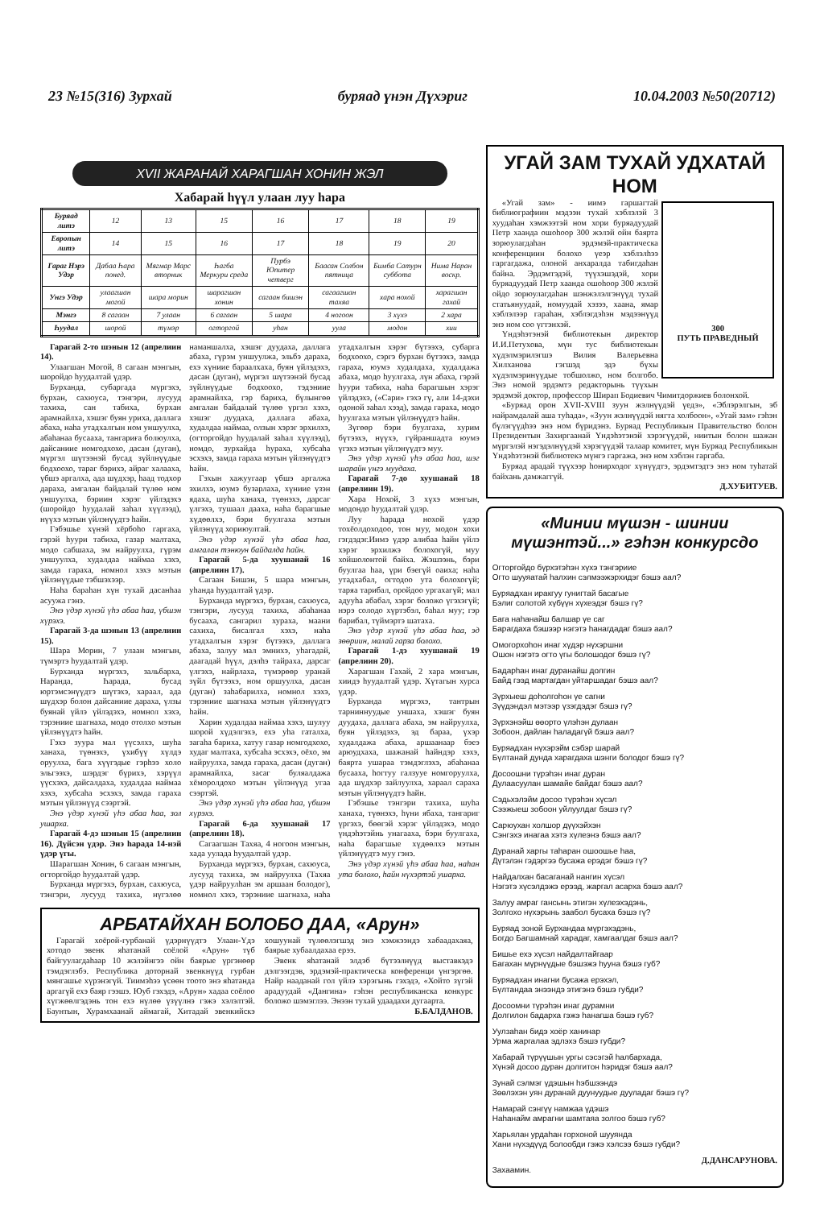23 №15(316) Зурхай буряад үнэн Дүхэриг 10.04.2003 №50(20712)
XVII ЖАРАНАЙ ХАРАГШАН ХОНИН ЖЭЛ
Хабарай һүүл улаан луу һара
| Буряад литэ | 12 | 13 | 15 | 16 | 17 | 18 | 19 |
| Европын литэ | 14 | 15 | 16 | 17 | 18 | 19 | 20 |
| Гараг Нэрэ Удэр | Дабаа Һара понед. | Мягмар Марс вторник | Һагба Меркури среда | Пурбэ Юпитер четверг | Баасан Солбон пятница | Бимба Сатурн суббота | Нима Наран воскр. |
| Унгэ Удэр | улаагшан могой | шара морин | шарагшан хонин | сагаан бишэн | сагаагшан тахяа | хара нохой | харагшан гахай |
| Мэнгэ | 8 сагаан | 7 улаан | 6 сагаан | 5 шара | 4 ногоон | 3 хүхэ | 2 хара |
| Һуудал | шорой | түмэр | огторгой | уһан | уула | модон | хии |
Гарагай 2-то шэнын 12 (апрелиин 14).
Улаагшан Могой, 8 сагаан мэнгын, шоройдо һуудалтай үдэр.
Бурханда, субаргада мүргэхэ, бурхан, сахюуса, тэнгэри, лусууд тахиха, сан табиха, бурхан арамнайлха, хэшэг буян уриха, даллага абаха, наһа утадхалгын ном уншуулха, абаһанаа бусааха, тангариға болюулха, дайсаниие номгодхохо, дасан (дуган), мүргэл шүтээнэй бусад зүйлнүүдые бодхоохо, тараг бэрихэ, айраг халаахa, үбшэ аргалха, ада шүдхэр, һаад тодхор дараха, амгалан байдалай түлөө ном уншуулха, бэриин хэрэг үйлэдэхэ (шоройдо һуудалай заһал хүүлээд), нүүхэ мэтын үйлэнүүдтэ һайн.
Гэбэшье хүнэй хёрбоһо гаргаха, гэрэй һуури табиха, газар малтаха, модо сабшаха, эм найруулха, гүрэм уншуулха, худалдаа наймаа хэхэ, замда гараха, номнол хэхэ мэтын үйлэнүүдые тэбшэхээр.
Наһа бараһан хүн тухай дасанһаа асуужа гэнэ.
Энэ үдэр хүнэй үhэ абаа һаа, үбшэн хүрэхэ.
Гарагай 3-да шэнын 13 (апрелиин 15).
Шара Морин, 7 улаан мэнгын, түмэртэ һуудалтай үдэр.
Бурханда мүргэхэ, зальбарха, Наранда, Һарада, бусад юртэмсэнүүдтэ шүтэхэ, хараал, ада шүдхэр болон дайсаниие дараха, үлзы буянай үйлэ үйлэдэхэ, номнол хэхэ, тэрэниие шагнаха, модо отолхо мэтын үйлэнүүдтэ һайн.
Гэхэ зуура мал үүсэлхэ, шуһа ханаха, түөнэхэ, үхибүү хүлдэ оруулха, бага хүүгэдые гэрһээ холо эльгээхэ, шэрдэг бүрихэ, хэрүүл үүсхэхэ, дайсалдаха, худалдаа наймаа хэхэ, хубсаһа эсхэхэ, замда гараха мэтын үйлэнүүд сээртэй.
Энэ үдэр хүнэй үhэ абаа һаа, зол ушарха.
Гарагай 4-дэ шэнын 15 (апрелиин 16). Дүйсэн үдэр. Энэ һарада 14-нэй үдэр үгы.
Шарагшан Хонин, 6 сагаан мэнгын, огторгойдо һуудалтай үдэр.
Бурханда мүргэхэ, бурхан, сахюуса, тэнгэри, лусууд тахиха, нүгэлөө наманшалха, хэшэг дуудаха, даллага абаха, гүрэм уншуулжа, эльбэ дараха, ехэ хүниие бараалхаха, буян үйлэдэхэ, дасан (дуган), мүргэл шүтээнэй бусад зүйлнүүдые бодхоохо, тэдэниие арамнайлха, гэр бариха, бүлынгөө амгалан байдалай түлөө үргэл хэхэ, хэшэг дуудаха, даллага абаха, худалдаа наймаа, олзын хэрэг эрхилхэ, (огторгойдо һуудалай заһал хүүлээд), номдо, зурхайда һураха, хубсаһа эсхэхэ, замда гараха мэтын үйлэнүүдтэ һайн.
Гэхын хажуугаар үбшэ аргалжа эхилхэ, юумэ бузарлаха, хүниие үзэн ядаха, шуһа ханаха, түөнэхэ, дарсаг үлгэхэ, тушаал дааха, наһа барагшые хүдөөлхэ, бэри буулгаха мэтын үйлэнүүд хориюултай.
Энэ үдэр хүнэй үhэ абаа һаа, амгалан тэнюун байдалда һайн.
Гарагай 5-да хуушанай 16 (апрелиин 17).
Сагаан Бишэн, 5 шара мэнгын, уһанда һуудалтай үдэр.
Бурханда мүргэхэ, бурхан, сахюуса, тэнгэри, лусууд тахиха, абаһанаа бусааха, сангарил хураха, маани сахиха, бисалгал хэхэ, наһа утадхалгын хэрэг бүтээхэ, даллага абаха, залуу мал эмнихэ, уһагадай, даагадай һүүл, дэлһэ тайраха, дарсаг үлгэхэ, найрлаха, түмэрөөр уранай зүйл бүтээхэ, ном оршуулха, дасан (дуган) заһабарилха, номнол хэхэ, тэрэниие шагнаха мэтын үйлэнүүдтэ һайн.
Харин худалдаа наймаа хэхэ, шулуу шорой хүдэлгэхэ, ехэ уһа гаталха, загаһа бариха, хатуу газар номгодхохо, худаг малтаха, хубсаһа эсхэхэ, оёхо, эм найруулха, замда гараха, дасан (дуган) арамнайлха, засаг буляалдажа хёморолдохо мэтын үйлэнүүд угаа сээртэй.
Энэ үдэр хүнэй үhэ абаа һаа, үбшэн хүрэхэ.
Гарагай 6-да хуушанай 17 (апрелиин 18).
Сагаагшан Тахяа, 4 ногоон мэнгын, хада уулада һуудалтай үдэр.
Бурханда мүргэхэ, бурхан, сахюуса, лусууд тахиха, эм найруулха (Тахяа үдэр найруулһан эм аршаан болодог), номнол хэхэ, тэрэниие шагнаха, наһа утадхалгын хэрэг бүтээхэ, субарга бодхоохо, сэргэ бурхан бүтээхэ, замда гараха, юумэ худалдаха, худалдажа абаха, модо һуулгаха, лүн абаха, гэрэй һуури табиха, наһа барагшын хэрэг үйлэдэхэ, («Сари» гэхэ гү, али 14-дэхи одоной заһал хээд), замда гараха, модо һуулгаха мэтын үйлэнүүдтэ һайн.
Зүгөөр бэри буулгаха, хурим бүтээхэ, нүүхэ, гүйраншадта юумэ үгэхэ мэтын үйлэнүүдтэ муу.
Энэ үдэр хүнэй үhэ абаа һаа, шэг шарайн үнгэ муудаха.
Гарагай 7-до хуушанай 18 (апрелиин 19).
Хара Нохой, 3 хүхэ мэнгын, модондо һуудалтай үдэр.
Луу һарада нохой үдэр тохёолдоходоо, тон муу, модон хохи гэгдэдэг.Иимэ үдэр алибаа һайн үйлэ хэрэг эрхилжэ болохогүй, муу хойшолонтой байха. Жэшээнь, бэри буулгаа һаа, үри бэегүй оаиха; наһа утадхабал, огтодоо ута болохогүй; таряа тарибал, оройдоо ургахагүй; мал адууһа абабал, хэрэг боложо үгэхэгүй; нэрэ солодо хүртэбэл, баһал муу; гэр барибал, түймэртэ шатаха.
Энэ үдэр хүнэй үhэ абаа һаа, эд зөөриин, малай гарза болохо.
Гарагай 1-дэ хуушанай 19 (апрелиин 20).
Харагшан Гахай, 2 хара мэнгын, хиидэ һуудалтай үдэр. Хүтагын хурса үдэр.
Бурханда мүргэхэ, тантрын тарниннуудые уншаха, хэшэг буян дуудаха, даллага абаха, эм найруулха, буян үйлэдэхэ, эд бараа, үхэр худалдажа абаха, аршаанаар бэеэ арюудхаха, шажанай һайндэр хэхэ, баярта ушараа тэмдэглэхэ, абаһанаа бусааха, һогтуу галзууе номгоруулха, ада шүдхэр зайлуулха, хараал сараха мэтын үйлэнүүдтэ һайн.
Гэбэшье тэнгэри тахиха, шуһа ханаха, түөнэхэ, һүни ябаха, тангариг үргэхэ, бөөгэй хэрэг үйлэдэхэ, модо үндэһэтэйнь унагааха, бэри буулгаха, наһа барагшые хүдөөлхэ мэтын үйлэнүүдтэ муу гэнэ.
Энэ үдэр хүнэй үhэ абаа һаа, наһан ута болохо, һайн нүхэртэй ушарха.
АРБАТАЙХАН БОЛОБО ДАА, «Арун»
Гарагай хоёрой-гурбанай үдэрнүүдтэ Улаан-Үдэ хотодо эвенк яһатанай соёлой «Арун» түб байгуулагдаһаар 10 жэлэйнгээ ойн баярые үргэнөөр тэмдэглэбэ. Республика доторнай эвенкнүүд гурбан мянгашье хүрэнэгүй. Тиимэһээ үсөөн тоото энэ яһатанда аргагүй ехэ баяр гээшэ. Юуб гэхэдэ, «Арун» хадаа соёлоо хүгжөөлгэдэнь тон ехэ нүлөө үзүүлнэ гэжэ хэлэлтэй. Баунтын, Хурамхаанай аймагай, Хитадай эвенкийскэ хошуунай түлөөлэгшэд энэ хэмжээндэ хабаадахаяа, баярые хубаалдахаа ерээ.
Эвенк яһатанай элдэб бүтээлнүүд выставкэдэ дэлгээгдэв, эрдэмэй-практическа конференци үнгэргөө. Найр нааданай гол үйлэ хэрэгынь гэхэдэ, «Хойто зүгэй арадуудай «Дангина» гэһэн республиканска конкурс боложо шэмэглээ. Энээн тухай удаадахи дугаарта.
Б.БАЛДАНОВ.
УГАЙ ЗАМ ТУХАЙ УДХАТАЙ НОМ
300
ПУТЬ ПРАВЕДНЫЙ
«Угай зам» - иимэ гаршагтай библиографиин мэдээн тухай хэблэлэй 3 хуудаһан хэмжээтэй ном хори буряадуудай Петр хаанда ошоһоор 300 жэлэй ойн баярта зорюулагдаһан эрдэмэй-практическа конференциин болохо үеэр хэблэлһээ гаргагдажа, олоной анхаралда табигдаһан байна. Эрдэмтэдэй, түүхэшэдэй, хори буряадуудай Петр хаанда ошоһоор 300 жэлэй ойдо зорюулагдаһан шэнжэлэлгэнүүд тухай статьянуудай, номуудай хэзээ, хаана, ямар хэблэлээр гараһан, хэблэгдэһэн мэдээнүүд энэ ном соо үгтэнхэй.
Үндэһэтэнэй библиотекын директор И.И.Петухова, мүн тус библиотекын хүдэлмэрилэгшэ Вилия Валерьевна Хилханова гэгшэд эдэ бүхы хүдэлмэринүүдые тобшолжо, ном болгобо. Энэ номой эрдэмтэ редакторынь түүхын эрдэмэй доктор, профессор Ширап Бодиевич Чимитдоржиев болонхой.
«Буряад орон XVII-XVIII зуун жэлнүүдэй үедэ», «Эблэрэлгын, эб найрамдалай аша туһада», «Зуун жэлнүүдэй нягта холбоон», «Угай зам» гэһэн бүлэгүүдһээ энэ ном бүридэнэ. Буряад Республикын Правительство болон Президентын Захиргаанай Үндэһэтэнэй хэрэгүүдэй, ниитын болон шажан мүргэлэй нэгэдэлнүүдэй хэрэгүүдэй талаар комитет, мүн Буряад Республикын Үндэһэтэнэй библиотекэ мүнгэ гаргажа, энэ ном хэблэн гаргаба.
Буряад арадай түүхээр һонирходог хүнүүдтэ, эрдэмтэдтэ энэ ном туһатай байхань дамжаггүй.
Д.ХУБИТУЕВ.
«Минии мүшэн - шинии мүшэнтэй...» гэһэн конкурсдо
Огторгойдо бүрхэтэһэн хүхэ тэнгэриие
Огто шууяатай һалхин сэлмээжэрхидэг бэшэ аал?
Буряадхан иракгуу гунигтай басагые
Бэлиг солотой хүбүүн хүхеэдэг бэшэ гү?
Бага наһанайш балшар үе саг
Барагдаха бэшээр нэгэтэ һанагдадаг бэшэ аал?
Омогорхоһон инаг хүдэр нүхэршни
Ошон нэгэтэ огто үгы болошодог бэшэ гү?
Бадарһан инаг дуранайш долгин
Байд гээд мартагдан уйтаршадаг бэшэ аал?
Зүрхыеш доһолгоһон үе сагни
Зүүдэндэл мэтээр үзэгдэдэг бэшэ гү?
Зүрхэнэйш өөорто үлэһэн дулаан
Зобоон, дайлан һаладагүй бэшэ аал?
Буряадхан нүхэрэйм сэбэр шарай
Бүлтанай дунда харагдаха шэнги болодог бэшэ гү?
Досоошни түрэһэн инаг дуран
Дулаасуулан шамайе байдаг бэшэ аал?
Сэдьхэлэйм досоо түрэһэн хүсэл
Сээжыеш зобоон уйлуулдаг бэшэ гү?
Сарюухан холшор дүүхэйхэн
Сэнгэхэ инагаа хэтэ хүлеэнэ бэшэ аал?
Дуранай харгы таһаран ошоошье һаа,
Дүтэлэн гэдэргээ бусажа ерэдэг бэшэ гү?
Найдалхан басаганай нангин хүсэл
Нэгэтэ хүсэлдэжэ ерээд, жаргал асарха бэшэ аал?
Залуу амраг гансынь этигэн хүлеэхэдэнь,
Золгохо нүхэрынь заабол бусаха бэшэ гү?
Буряад зоной Бурхандаа мүргэхэдэнь,
Богдо Багшамнай харадаг, хамгаалдаг бэшэ аал?
Бишье ехэ хүсэл найдалтайгаар
Багахан мүрнүүдые бэшэжэ һууна бэшэ губ?
Буряадхан инагни бусажа ерэхэл,
Бүлтандаа энээндэ этигэнэ бэшэ губди?
Досоомни түрэһэн инаг дурамни
Долгилон бадарха гэжэ һанагша бэшэ губ?
Уулзаһан бидэ хоёр ханинар
Урма жаргалаа эдлэхэ бэшэ губди?
Хабарай түрүүшын ургы сэсэгэй һалбархада,
Хүнэй досоо дуран долгитон һэридэг бэшэ аал?
Зунай сэлмэг үдэшын һэбшээндэ
Зөөлэхэн уян дуранай дуунуудые дууладаг бэшэ гү?
Намарай сэнгүү намжаа үдэшэ
Наһанайм амрагни шамтаяа золгоо бэшэ губ?
Харьялан урдаһан горхоной шууянда
Хани нүхэдүүд болообди гэжэ хэлсээ бэшэ губди?
Д.ДАНСАРУНОВА.
Захаамин.